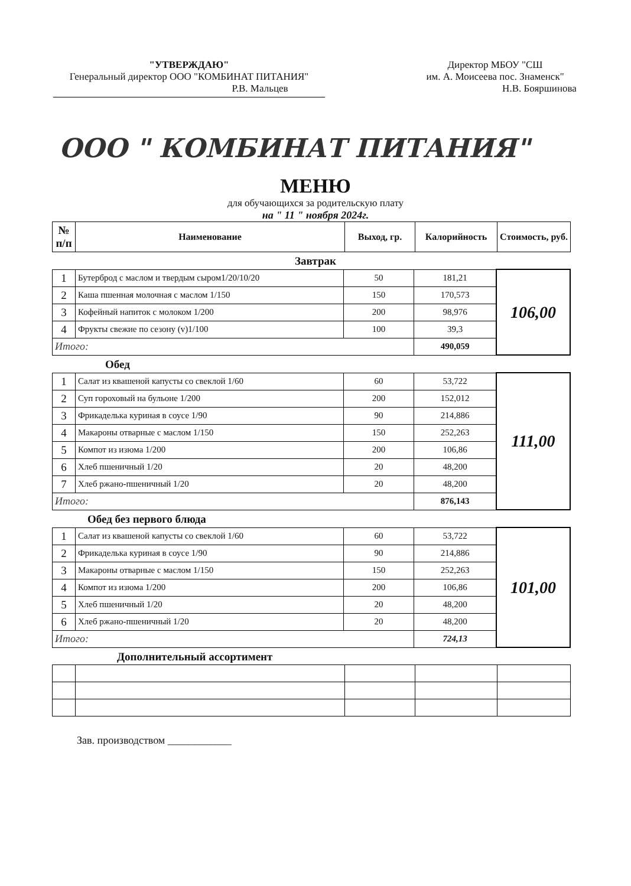"УТВЕРЖДАЮ"
Генеральный директор ООО "КОМБИНАТ ПИТАНИЯ"
Р.В. Мальцев
Директор МБОУ "СШ
им. А. Моисеева пос. Знаменск"
Н.В. Бояршинова
ООО " КОМБИНАТ ПИТАНИЯ"
МЕНЮ
для обучающихся за родительскую плату
на " 11 " ноября 2024г.
| № п/п | Наименование | Выход, гр. | Калорийность | Стоимость, руб. |
| --- | --- | --- | --- | --- |
Завтрак
| 1 | Бутерброд с маслом и твердым сыром1/20/10/20 | 50 | 181,21 | 106,00 |
| 2 | Каша пшенная молочная с маслом 1/150 | 150 | 170,573 | |
| 3 | Кофейный напиток с молоком 1/200 | 200 | 98,976 | |
| 4 | Фрукты свежие по сезону (v)1/100 | 100 | 39,3 | |
| Итого: | | | 490,059 | |
Обед
| 1 | Салат из квашеной капусты со свеклой 1/60 | 60 | 53,722 | 111,00 |
| 2 | Суп гороховый на бульоне 1/200 | 200 | 152,012 | |
| 3 | Фрикаделька куриная в соусе 1/90 | 90 | 214,886 | |
| 4 | Макароны отварные с маслом 1/150 | 150 | 252,263 | |
| 5 | Компот из изюма 1/200 | 200 | 106,86 | |
| 6 | Хлеб пшеничный 1/20 | 20 | 48,200 | |
| 7 | Хлеб ржано-пшеничный 1/20 | 20 | 48,200 | |
| Итого: | | | 876,143 | |
Обед без первого блюда
| 1 | Салат из квашеной капусты со свеклой 1/60 | 60 | 53,722 | 101,00 |
| 2 | Фрикаделька куриная в соусе 1/90 | 90 | 214,886 | |
| 3 | Макароны отварные с маслом 1/150 | 150 | 252,263 | |
| 4 | Компот из изюма 1/200 | 200 | 106,86 | |
| 5 | Хлеб пшеничный 1/20 | 20 | 48,200 | |
| 6 | Хлеб ржано-пшеничный 1/20 | 20 | 48,200 | |
| Итого: | | | 724,13 | |
Дополнительный ассортимент
Зав. производством ____________